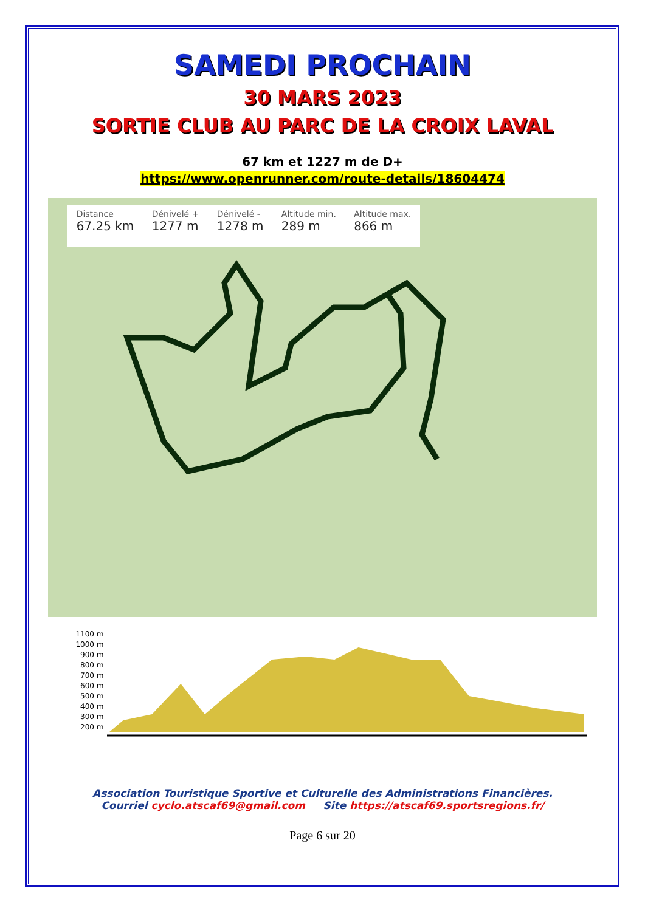SAMEDI PROCHAIN
30 MARS 2023
SORTIE CLUB AU PARC DE LA CROIX LAVAL
67 km et 1227 m de D+
https://www.openrunner.com/route-details/18604474
Distance
67.25 km
Dénivelé +
1277 m
Dénivelé -
1278 m
Altitude min.
289 m
Altitude max.
866 m
1100 m
1000 m
900 m
800 m
700 m
600 m
500 m
400 m
300 m
200 m
Association Touristique Sportive et Culturelle des Administrations Financières.
Courriel cyclo.atscaf69@gmail.com Site https://atscaf69.sportsregions.fr/
Page 6 sur 20